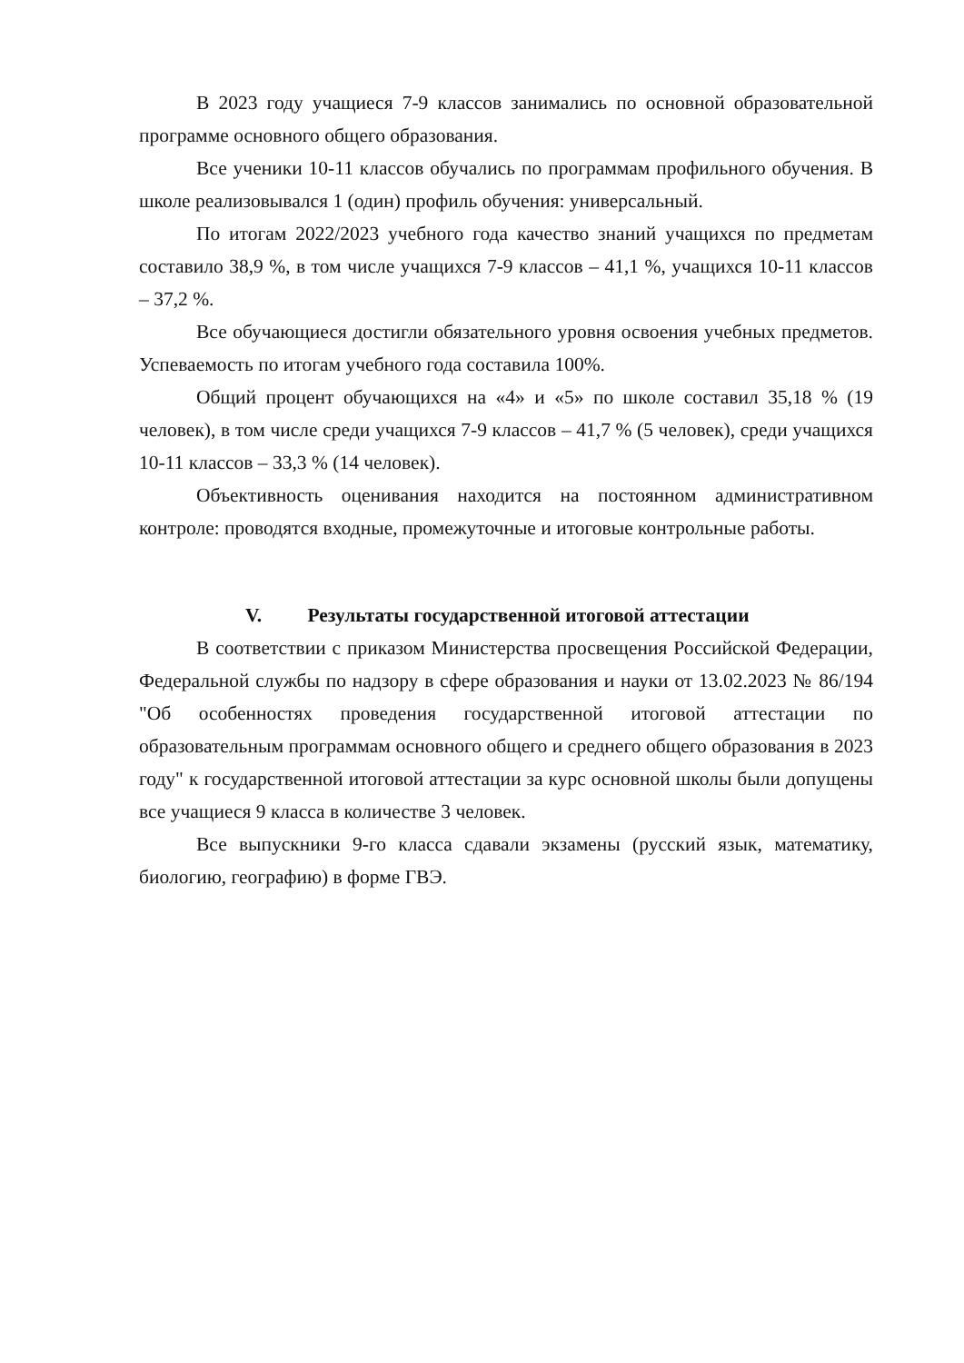В 2023 году учащиеся 7-9 классов занимались по основной образовательной программе основного общего образования.
Все ученики 10-11 классов обучались по программам профильного обучения. В школе реализовывался 1 (один) профиль обучения: универсальный.
По итогам 2022/2023 учебного года качество знаний учащихся по предметам составило 38,9 %, в том числе учащихся 7-9 классов – 41,1 %, учащихся 10-11 классов – 37,2 %.
Все обучающиеся достигли обязательного уровня освоения учебных предметов. Успеваемость по итогам учебного года составила 100%.
Общий процент обучающихся на «4» и «5» по школе составил 35,18 % (19 человек), в том числе среди учащихся 7-9 классов – 41,7 % (5 человек), среди учащихся 10-11 классов – 33,3 % (14 человек).
Объективность оценивания находится на постоянном административном контроле: проводятся входные, промежуточные и итоговые контрольные работы.
V. Результаты государственной итоговой аттестации
В соответствии с приказом Министерства просвещения Российской Федерации, Федеральной службы по надзору в сфере образования и науки от 13.02.2023 № 86/194 "Об особенностях проведения государственной итоговой аттестации по образовательным программам основного общего и среднего общего образования в 2023 году" к государственной итоговой аттестации за курс основной школы были допущены все учащиеся 9 класса в количестве 3 человек.
Все выпускники 9-го класса сдавали экзамены (русский язык, математику, биологию, географию) в форме ГВЭ.